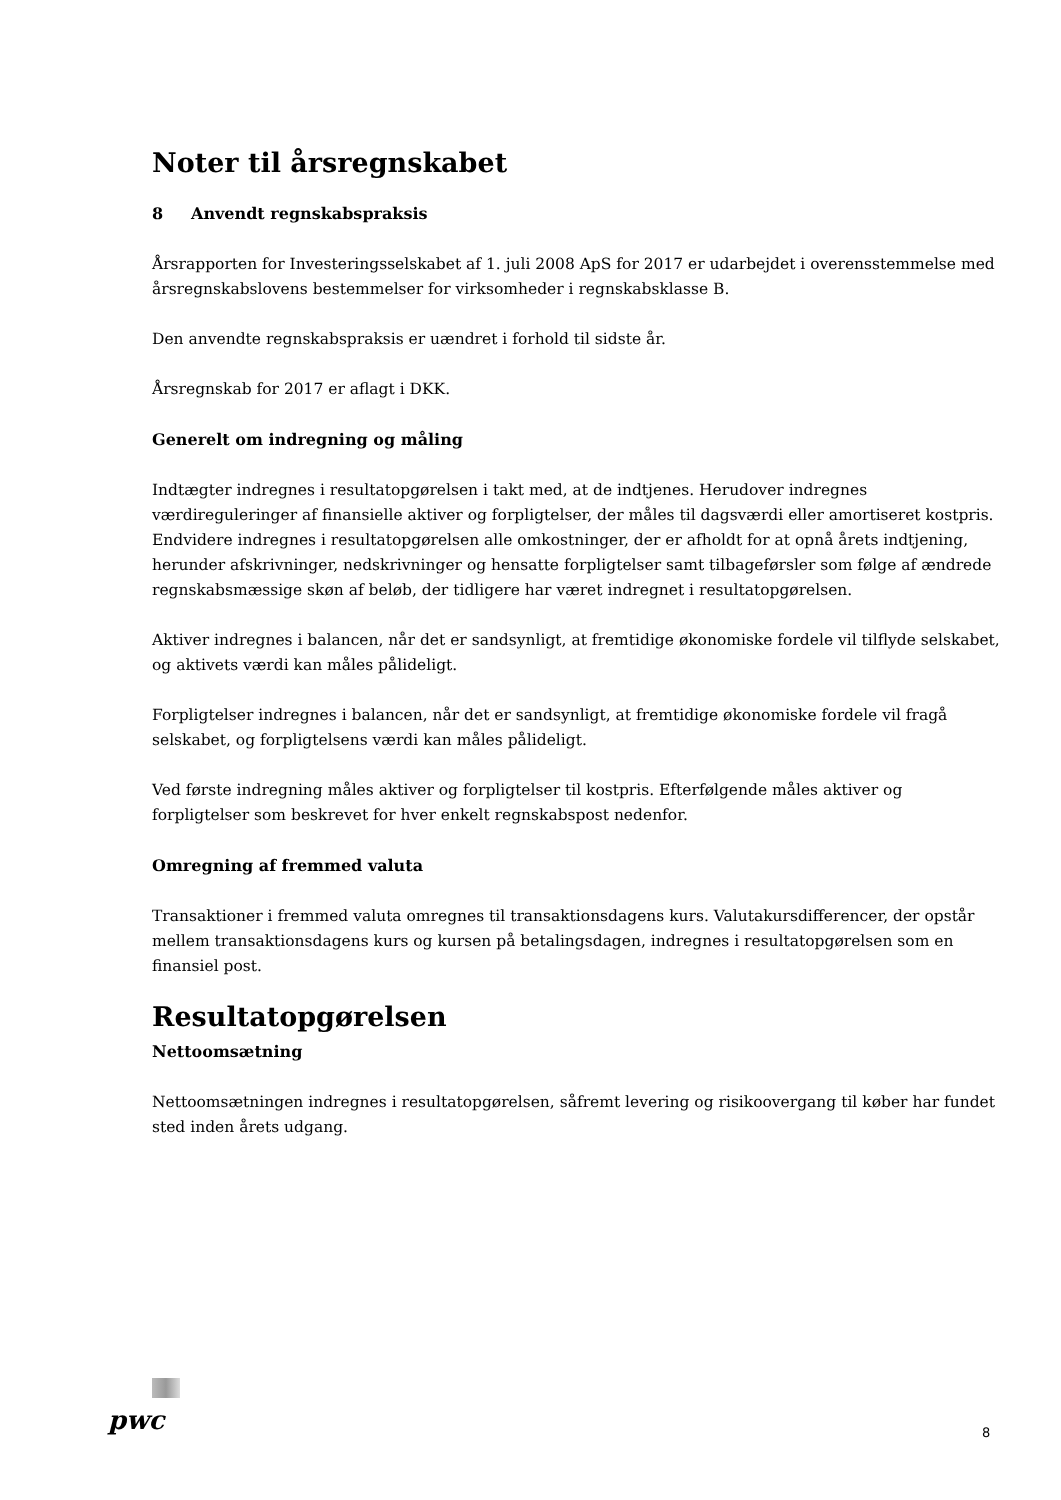Noter til årsregnskabet
8 Anvendt regnskabspraksis
Årsrapporten for Investeringsselskabet af 1. juli 2008 ApS for 2017 er udarbejdet i overensstemmelse med årsregnskabslovens bestemmelser for virksomheder i regnskabsklasse B.
Den anvendte regnskabspraksis er uændret i forhold til sidste år.
Årsregnskab for 2017 er aflagt i DKK.
Generelt om indregning og måling
Indtægter indregnes i resultatopgørelsen i takt med, at de indtjenes. Herudover indregnes værdireguleringer af finansielle aktiver og forpligtelser, der måles til dagsværdi eller amortiseret kostpris. Endvidere indregnes i resultatopgørelsen alle omkostninger, der er afholdt for at opnå årets indtjening, herunder afskrivninger, nedskrivninger og hensatte forpligtelser samt tilbageførsler som følge af ændrede regnskabsmæssige skøn af beløb, der tidligere har været indregnet i resultatopgørelsen.
Aktiver indregnes i balancen, når det er sandsynligt, at fremtidige økonomiske fordele vil tilflyde selskabet, og aktivets værdi kan måles pålideligt.
Forpligtelser indregnes i balancen, når det er sandsynligt, at fremtidige økonomiske fordele vil fragå selskabet, og forpligtelsens værdi kan måles pålideligt.
Ved første indregning måles aktiver og forpligtelser til kostpris. Efterfølgende måles aktiver og forpligtelser som beskrevet for hver enkelt regnskabspost nedenfor.
Omregning af fremmed valuta
Transaktioner i fremmed valuta omregnes til transaktionsdagens kurs. Valutakursdifferencer, der opstår mellem transaktionsdagens kurs og kursen på betalingsdagen, indregnes i resultatopgørelsen som en finansiel post.
Resultatopgørelsen
Nettoomsætning
Nettoomsætningen indregnes i resultatopgørelsen, såfremt levering og risikoovergang til køber har fundet sted inden årets udgang.
pwc 8